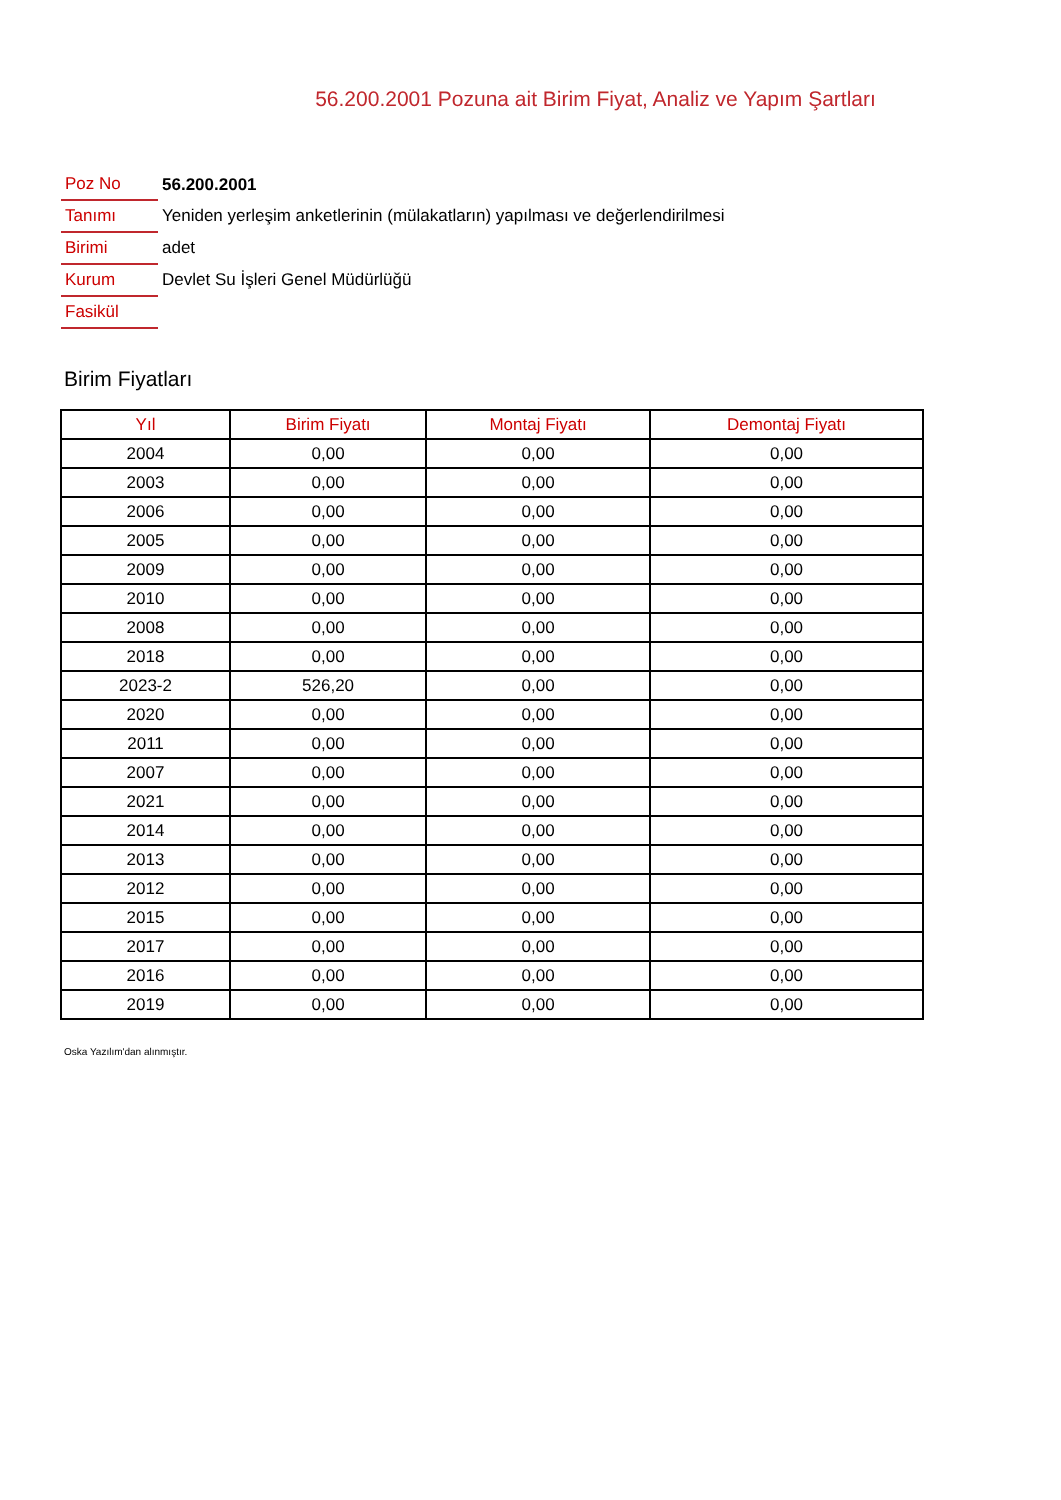56.200.2001 Pozuna ait Birim Fiyat, Analiz ve Yapım Şartları
| Poz No | 56.200.2001 |
| Tanımı | Yeniden yerleşim anketlerinin (mülakatların) yapılması ve değerlendirilmesi |
| Birimi | adet |
| Kurum | Devlet Su İşleri Genel Müdürlüğü |
| Fasikül | |
Birim Fiyatları
| Yıl | Birim Fiyatı | Montaj Fiyatı | Demontaj Fiyatı |
| --- | --- | --- | --- |
| 2004 | 0,00 | 0,00 | 0,00 |
| 2003 | 0,00 | 0,00 | 0,00 |
| 2006 | 0,00 | 0,00 | 0,00 |
| 2005 | 0,00 | 0,00 | 0,00 |
| 2009 | 0,00 | 0,00 | 0,00 |
| 2010 | 0,00 | 0,00 | 0,00 |
| 2008 | 0,00 | 0,00 | 0,00 |
| 2018 | 0,00 | 0,00 | 0,00 |
| 2023-2 | 526,20 | 0,00 | 0,00 |
| 2020 | 0,00 | 0,00 | 0,00 |
| 2011 | 0,00 | 0,00 | 0,00 |
| 2007 | 0,00 | 0,00 | 0,00 |
| 2021 | 0,00 | 0,00 | 0,00 |
| 2014 | 0,00 | 0,00 | 0,00 |
| 2013 | 0,00 | 0,00 | 0,00 |
| 2012 | 0,00 | 0,00 | 0,00 |
| 2015 | 0,00 | 0,00 | 0,00 |
| 2017 | 0,00 | 0,00 | 0,00 |
| 2016 | 0,00 | 0,00 | 0,00 |
| 2019 | 0,00 | 0,00 | 0,00 |
Oska Yazılım'dan alınmıştır.